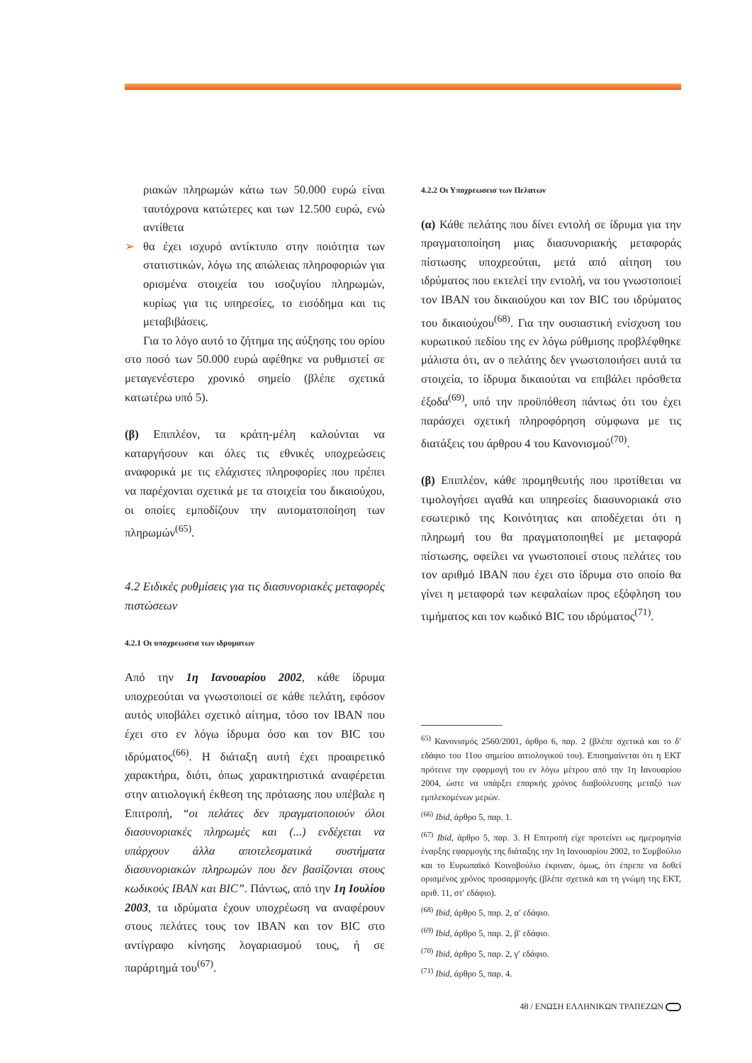ριακών πληρωμών κάτω των 50.000 ευρώ είναι ταυτόχρονα κατώτερες και των 12.500 ευρώ, ενώ αντίθετα
➢ θα έχει ισχυρό αντίκτυπο στην ποιότητα των στατιστικών, λόγω της απώλειας πληροφοριών για ορισμένα στοιχεία του ισοζυγίου πληρωμών, κυρίως για τις υπηρεσίες, το εισόδημα και τις μεταβιβάσεις.
Για το λόγο αυτό το ζήτημα της αύξησης του ορίου στο ποσό των 50.000 ευρώ αφέθηκε να ρυθμιστεί σε μεταγενέστερο χρονικό σημείο (βλέπε σχετικά κατωτέρω υπό 5).
(β) Επιπλέον, τα κράτη-μέλη καλούνται να καταργήσουν και όλες τις εθνικές υποχρεώσεις αναφορικά με τις ελάχιστες πληροφορίες που πρέπει να παρέχονται σχετικά με τα στοιχεία του δικαιούχου, οι οποίες εμποδίζουν την αυτοματοποίηση των πληρωμών<sup>(65)</sup>.
4.2 Ειδικές ρυθμίσεις για τις διασυνοριακές μεταφορές πιστώσεων
4.2.1 Οι υποχρεωσεισ των ιδρυματων
Από την 1η Ιανουαρίου 2002, κάθε ίδρυμα υποχρεούται να γνωστοποιεί σε κάθε πελάτη, εφόσον αυτός υποβάλει σχετικό αίτημα, τόσο τον IBAN που έχει στο εν λόγω ίδρυμα όσο και τον BIC του ιδρύματος<sup>(66)</sup>. Η διάταξη αυτή έχει προαιρετικό χαρακτήρα, διότι, όπως χαρακτηριστικά αναφέρεται στην αιτιολογική έκθεση της πρότασης που υπέβαλε η Επιτροπή, “οι πελάτες δεν πραγματοποιούν όλοι διασυνοριακές πληρωμές και (...) ενδέχεται να υπάρχουν άλλα αποτελεσματικά συστήματα διασυνοριακών πληρωμών που δεν βασίζονται στους κωδικούς IBAN και BIC”. Πάντως, από την 1η Ιουλίου 2003, τα ιδρύματα έχουν υποχρέωση να αναφέρουν στους πελάτες τους τον IBAN και τον BIC στο αντίγραφο κίνησης λογαριασμού τους, ή σε παράρτημά του<sup>(67)</sup>.
4.2.2 Οι Υποχρεωσεισ των Πελατων
(α) Κάθε πελάτης που δίνει εντολή σε ίδρυμα για την πραγματοποίηση μιας διασυνοριακής μεταφοράς πίστωσης υποχρεούται, μετά από αίτηση του ιδρύματος που εκτελεί την εντολή, να του γνωστοποιεί τον IBAN του δικαιούχου και τον BIC του ιδρύματος του δικαιούχου<sup>(68)</sup>. Για την ουσιαστική ενίσχυση του κυρωτικού πεδίου της εν λόγω ρύθμισης προβλέφθηκε μάλιστα ότι, αν ο πελάτης δεν γνωστοποιήσει αυτά τα στοιχεία, το ίδρυμα δικαιούται να επιβάλει πρόσθετα έξοδα<sup>(69)</sup>, υπό την προϋπόθεση πάντως ότι του έχει παράσχει σχετική πληροφόρηση σύμφωνα με τις διατάξεις του άρθρου 4 του Κανονισμού<sup>(70)</sup>.
(β) Επιπλέον, κάθε προμηθευτής που προτίθεται να τιμολογήσει αγαθά και υπηρεσίες διασυνοριακά στο εσωτερικό της Κοινότητας και αποδέχεται ότι η πληρωμή του θα πραγματοποιηθεί με μεταφορά πίστωσης, οφείλει να γνωστοποιεί στους πελάτες του τον αριθμό IBAN που έχει στο ίδρυμα στο οποίο θα γίνει η μεταφορά των κεφαλαίων προς εξόφληση του τιμήματος και τον κωδικό BIC του ιδρύματος<sup>(71)</sup>.
<sup>65)</sup> Κανονισμός 2560/2001, άρθρο 6, παρ. 2 (βλέπε σχετικά και το δ′ εδάφιο του 11ου σημείου αιτιολογικού του). Επισημαίνεται ότι η ΕΚΤ πρότεινε την εφαρμογή του εν λόγω μέτρου από την 1η Ιανουαρίου 2004, ώστε να υπάρξει επαρκής χρόνος διαβούλευσης μεταξύ των εμπλεκομένων μερών.
<sup>(66)</sup> Ibid, άρθρο 5, παρ. 1.
<sup>(67)</sup> Ibid, άρθρο 5, παρ. 3. Η Επιτροπή είχε προτείνει ως ημερομηνία έναρξης εφαρμογής της διάταξης την 1η Ιανουαρίου 2002, το Συμβούλιο και το Ευρωπαϊκό Κοινοβούλιο έκριναν, όμως, ότι έπρεπε να δοθεί ορισμένος χρόνος προσαρμογής (βλέπε σχετικά και τη γνώμη της ΕΚΤ, αριθ. 11, στ′ εδάφιο).
<sup>(68)</sup> Ibid, άρθρο 5, παρ. 2, α′ εδάφιο.
<sup>(69)</sup> Ibid, άρθρο 5, παρ. 2, β′ εδάφιο.
<sup>(70)</sup> Ibid, άρθρο 5, παρ. 2, γ′ εδάφιο.
<sup>(71)</sup> Ibid, άρθρο 5, παρ. 4.
48 / ΕΝΩΣΗ ΕΛΛΗΝΙΚΩΝ ΤΡΑΠΕΖΩΝ